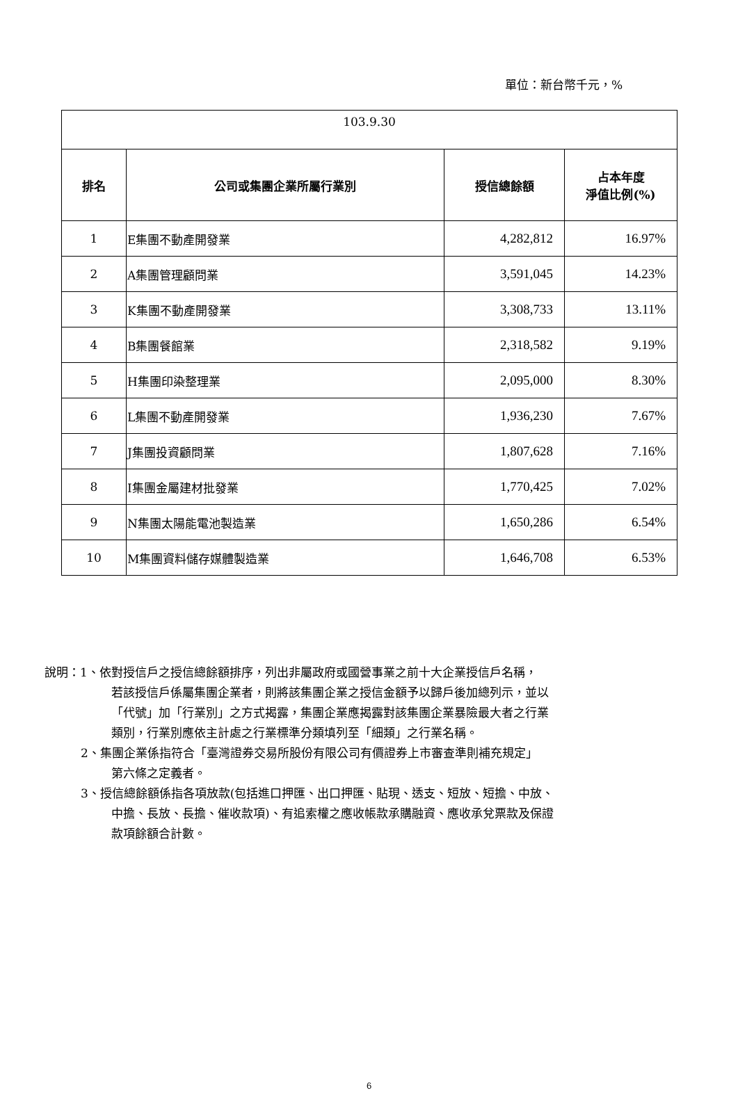單位：新台幣千元，%
| 103.9.30 | | | |
| 排名 | 公司或集團企業所屬行業別 | 授信總餘額 | 占本年度 淨值比例(%) |
| 1 | E集團不動產開發業 | 4,282,812 | 16.97% |
| 2 | A集團管理顧問業 | 3,591,045 | 14.23% |
| 3 | K集團不動產開發業 | 3,308,733 | 13.11% |
| 4 | B集團餐館業 | 2,318,582 | 9.19% |
| 5 | H集團印染整理業 | 2,095,000 | 8.30% |
| 6 | L集團不動產開發業 | 1,936,230 | 7.67% |
| 7 | J集團投資顧問業 | 1,807,628 | 7.16% |
| 8 | I集團金屬建材批發業 | 1,770,425 | 7.02% |
| 9 | N集團太陽能電池製造業 | 1,650,286 | 6.54% |
| 10 | M集團資料儲存媒體製造業 | 1,646,708 | 6.53% |
說明：1、依對授信戶之授信總餘額排序，列出非屬政府或國營事業之前十大企業授信戶名稱，
若該授信戶係屬集團企業者，則將該集團企業之授信金額予以歸戶後加總列示，並以
「代號」加「行業別」之方式揭露，集團企業應揭露對該集團企業暴險最大者之行業
類別，行業別應依主計處之行業標準分類填列至「細類」之行業名稱。
2、集團企業係指符合「臺灣證券交易所股份有限公司有價證券上市審查準則補充規定」
第六條之定義者。
3、授信總餘額係指各項放款(包括進口押匯、出口押匯、貼現、透支、短放、短擔、中放、
中擔、長放、長擔、催收款項)、有追索權之應收帳款承購融資、應收承兌票款及保證
款項餘額合計數。
6